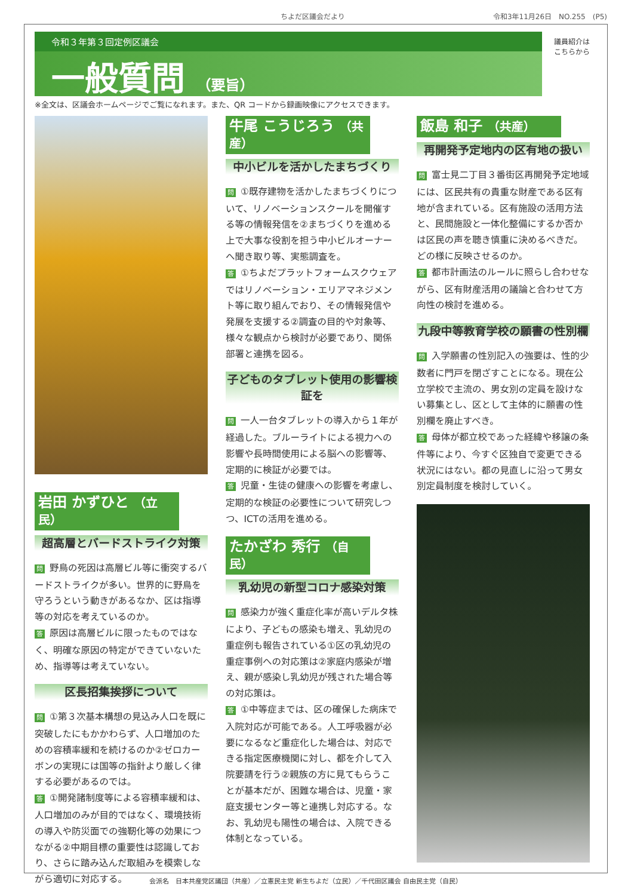ちよだ区議会だより 令和3年11月26日　NO.255　(P5)
令和３年第３回定例区議会
一般質問 （要旨）
議員紹介は こちらから
※全文は、区議会ホームページでご覧になれます。また、QR コードから録画映像にアクセスできます。
岩田 かずひと （立民）
超高層とバードストライク対策
問野鳥の死因は高層ビル等に衝突するバードストライクが多い。世界的に野鳥を守ろうという動きがあるなか、区は指導等の対応を考えているのか。
答原因は高層ビルに限ったものではなく、明確な原因の特定ができていないため、指導等は考えていない。
区長招集挨拶について
問 ①第３次基本構想の見込み人口を既に突破したにもかかわらず、人口増加のための容積率緩和を続けるのか②ゼロカーボンの実現には国等の指針より厳しく律する必要があるのでは。
答 ①開発諸制度等による容積率緩和は、人口増加のみが目的ではなく、環境技術の導入や防災面での強靭化等の効果につながる②中期目標の重要性は認識しており、さらに踏み込んだ取組みを模索しながら適切に対応する。
牛尾 こうじろう （共産）
中小ビルを活かしたまちづくり
問 ①既存建物を活かしたまちづくりについて、リノベーションスクールを開催する等の情報発信を②まちづくりを進める上で大事な役割を担う中小ビルオーナーへ聞き取り等、実態調査を。
答 ①ちよだプラットフォームスクウェアではリノベーション・エリアマネジメント等に取り組んでおり、その情報発信や発展を支援する②調査の目的や対象等、様々な観点から検討が必要であり、関係部署と連携を図る。
子どものタブレット使用の影響検証を
問一人一台タブレットの導入から１年が経過した。ブルーライトによる視力への影響や長時間使用による脳への影響等、定期的に検証が必要では。
答児童・生徒の健康への影響を考慮し、定期的な検証の必要性について研究しつつ、ICTの活用を進める。
たかざわ 秀行 （自民）
乳幼児の新型コロナ感染対策
問感染力が強く重症化率が高いデルタ株により、子どもの感染も増え、乳幼児の重症例も報告されている①区の乳幼児の重症事例への対応策は②家庭内感染が増え、親が感染し乳幼児が残された場合等の対応策は。
答 ①中等症までは、区の確保した病床で入院対応が可能である。人工呼吸器が必要になるなど重症化した場合は、対応できる指定医療機関に対し、都を介して入院要請を行う②親族の方に見てもらうことが基本だが、困難な場合は、児童・家庭支援センター等と連携し対応する。なお、乳幼児も陽性の場合は、入院できる体制となっている。
飯島 和子 （共産）
再開発予定地内の区有地の扱い
問富士見二丁目３番街区再開発予定地域には、区民共有の貴重な財産である区有地が含まれている。区有施設の活用方法と、民間施設と一体化整備にするか否かは区民の声を聴き慎重に決めるべきだ。どの様に反映させるのか。
答都市計画法のルールに照らし合わせながら、区有財産活用の議論と合わせて方向性の検討を進める。
九段中等教育学校の願書の性別欄
問入学願書の性別記入の強要は、性的少数者に門戸を閉ざすことになる。現在公立学校で主流の、男女別の定員を設けない募集とし、区として主体的に願書の性別欄を廃止すべき。
答母体が都立校であった経緯や移譲の条件等により、今すぐ区独自で変更できる状況にはない。都の見直しに沿って男女別定員制度を検討していく。
会派名　日本共産党区議団（共産）／立憲民主党 新生ちよだ（立民）／千代田区議会 自由民主党（自民）